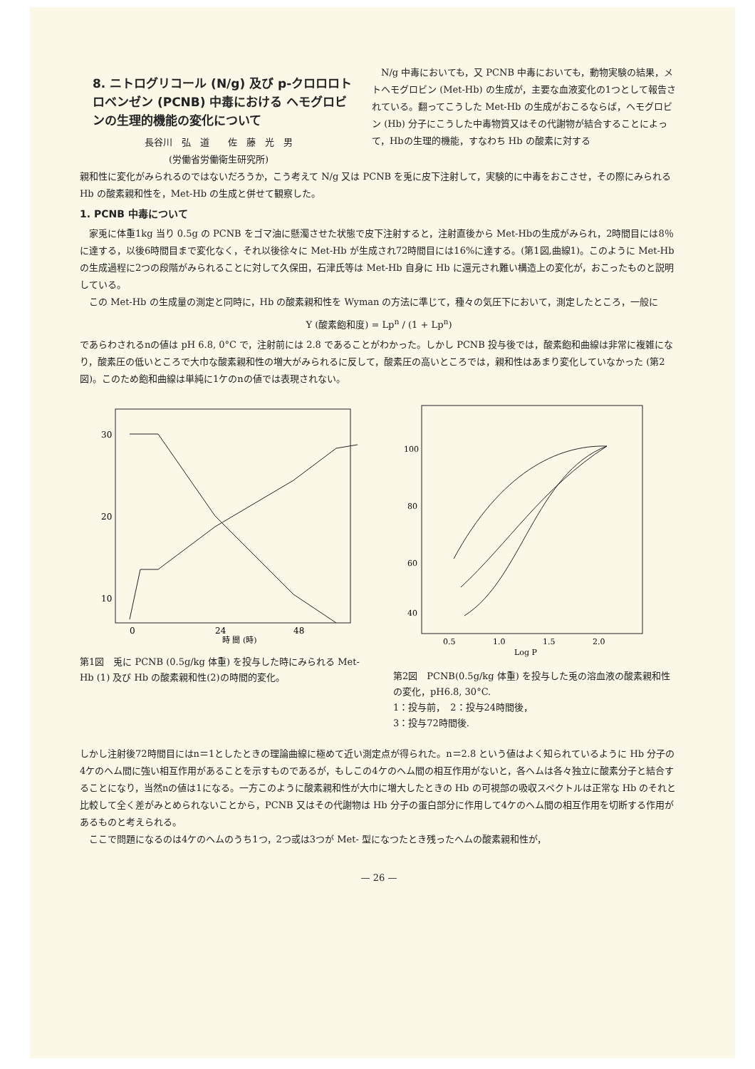8. ニトログリコール (N/g) 及び p-クロロロトロベンゼン (PCNB) 中毒における ヘモグロビンの生理的機能の変化について
長谷川　弘　道　　佐　藤　光　男
(労働省労働衛生研究所)
N/g 中毒においても，又 PCNB 中毒においても，動物実験の結果，メトヘモグロビン (Met-Hb) の生成が，主要な血液変化の1つとして報告されている。翻ってこうした Met-Hb の生成がおこるならば，ヘモグロビン (Hb) 分子にこうした中毒物質又はその代謝物が結合することによって，Hbの生理的機能，すなわち Hb の酸素に対する
親和性に変化がみられるのではないだろうか，こう考えて N/g 又は PCNB を兎に皮下注射して，実験的に中毒をおこさせ，その際にみられる Hb の酸素親和性を，Met-Hb の生成と併せて観察した。
1. PCNB 中毒について
家兎に体重1kg 当り 0.5g の PCNB をゴマ油に懸濁させた状態で皮下注射すると，注射直後から Met-Hbの生成がみられ，2時間目には8％に達する，以後6時間目まで変化なく，それ以後徐々に Met-Hb が生成され72時間目には16%に達する。(第1図,曲線1)。このように Met-Hb の生成過程に2つの段階がみられることに対して久保田，石津氏等は Met-Hb 自身に Hb に還元され難い構造上の変化が，おこったものと説明している。
この Met-Hb の生成量の測定と同時に，Hb の酸素親和性を Wyman の方法に準じて，種々の気圧下において，測定したところ，一般に
Y (酸素飽和度) = Lp<sup>n</sup> / (1 + Lp<sup>n</sup>)
であらわされるnの値は pH 6.8, 0°C で，注射前には 2.8 であることがわかった。しかし PCNB 投与後では，酸素飽和曲線は非常に複雑になり，酸素圧の低いところで大巾な酸素親和性の増大がみられるに反して，酸素圧の高いところでは，親和性はあまり変化していなかった (第2図)。このため飽和曲線は単純に1ケのnの値では表現されない。
30
20
10
0
24
48
時 間 (時)
第1図　兎に PCNB (0.5g/kg 体重) を投与した時にみられる Met-Hb (1) 及び Hb の酸素親和性(2)の時間的変化。
100
80
60
40
0.5
1.0
1.5
2.0
Log P
第2図　PCNB(0.5g/kg 体重) を投与した兎の溶血液の酸素親和性の変化，pH6.8, 30°C.
1：投与前，　2：投与24時間後，
3：投与72時間後.
しかし注射後72時間目にはn＝1としたときの理論曲線に極めて近い測定点が得られた。n＝2.8 という値はよく知られているように Hb 分子の4ケのヘム間に強い相互作用があることを示すものであるが，もしこの4ケのヘム間の相互作用がないと，各ヘムは各々独立に酸素分子と結合することになり，当然nの値は1になる。一方このように酸素親和性が大巾に増大したときの Hb の可視部の吸収スペクトルは正常な Hb のそれと比較して全く差がみとめられないことから，PCNB 又はその代謝物は Hb 分子の蛋白部分に作用して4ケのヘム間の相互作用を切断する作用があるものと考えられる。
ここで問題になるのは4ケのヘムのうち1つ，2つ或は3つが Met- 型になつたとき残ったヘムの酸素親和性が，
— 26 —